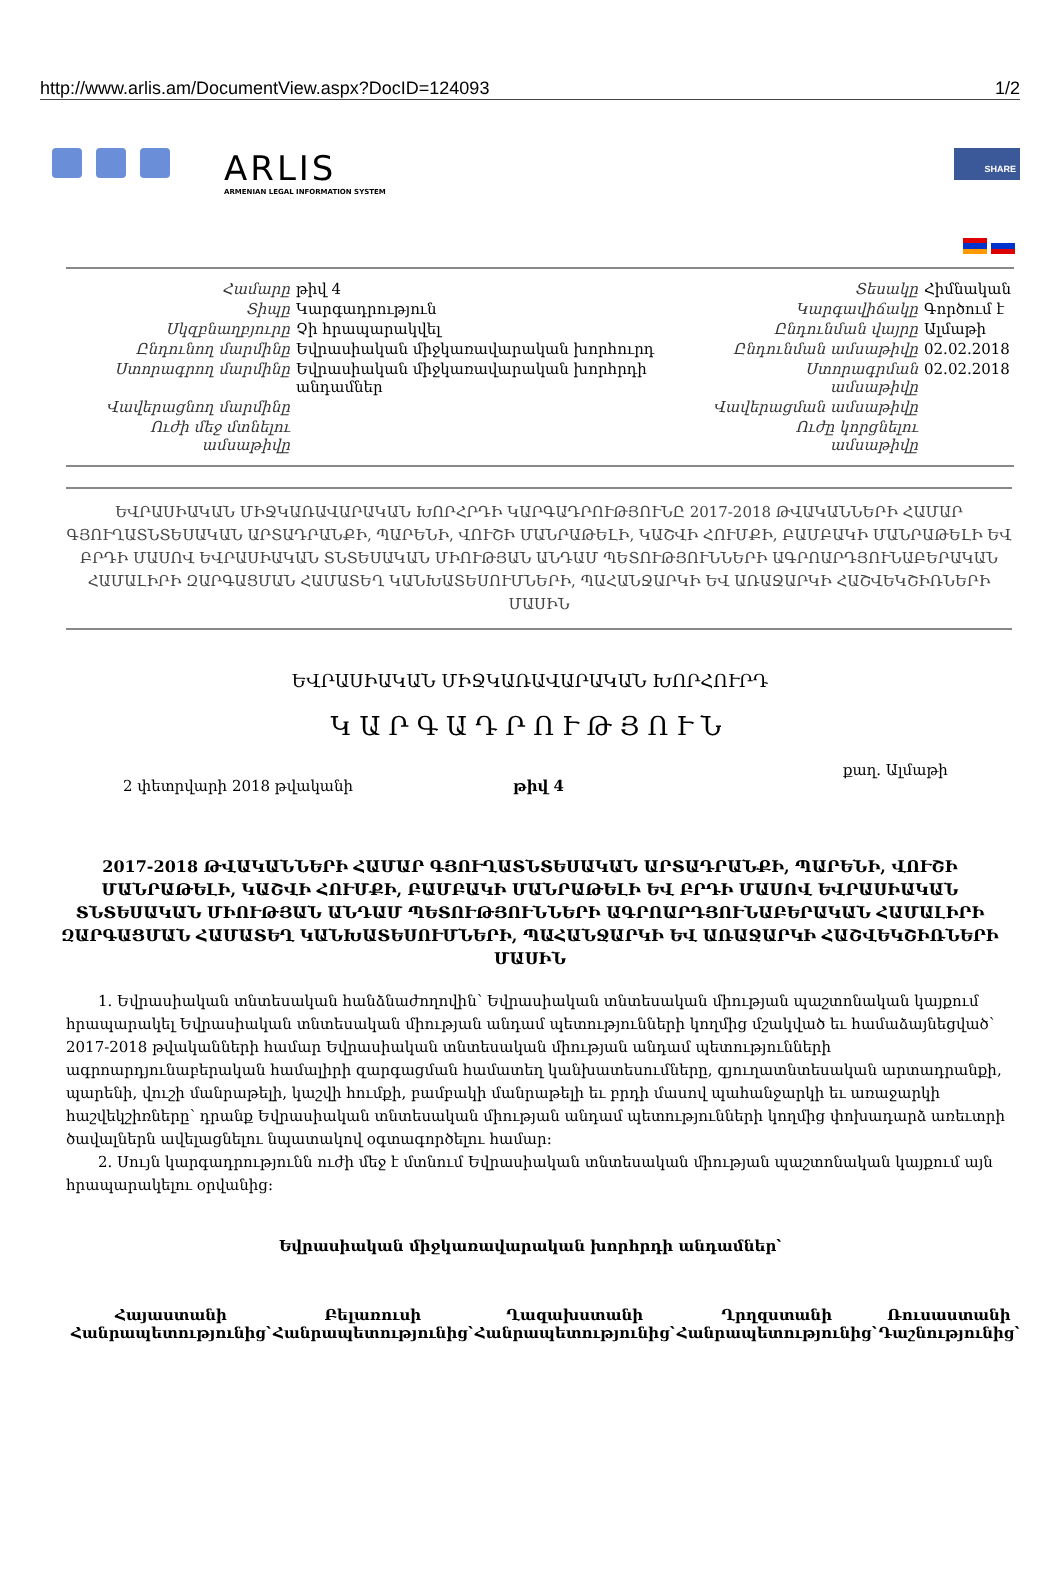http://www.arlis.am/DocumentView.aspx?DocID=124093 1/2
ARLIS
ARMENIAN LEGAL INFORMATION SYSTEM
SHARE
| Համարը | թիվ 4 | Տեսակը | Հիմնական |
| Տիպը | Կարգադրություն | Կարգավիճակը | Գործում է |
| Սկզբնաղբյուրը | Չի հրապարակվել | Ընդունման վայրը | Ալմաթի |
| Ընդունող մարմինը | Եվրասիական միջկառավարական խորհուրդ | Ընդունման ամսաթիվը | 02.02.2018 |
| Ստորագրող մարմինը | Եվրասիական միջկառավարական խորհրդի անդամներ | Ստորագրման ամսաթիվը | 02.02.2018 |
| Վավերացնող մարմինը | | Վավերացման ամսաթիվը | |
| Ուժի մեջ մտնելու ամսաթիվը | | Ուժը կորցնելու ամսաթիվը | |
ԵՎՐԱՍԻԱԿԱՆ ՄԻՋԿԱՌԱՎԱՐԱԿԱՆ ԽՈՐՀՐԴԻ ԿԱՐԳԱԴՐՈՒԹՅՈՒՆԸ 2017-2018 ԹՎԱԿԱՆՆԵՐԻ ՀԱՄԱՐ ԳՅՈՒՂԱՏՆՏԵՍԱԿԱՆ ԱՐՏԱԴՐԱՆՔԻ, ՊԱՐԵՆԻ, ՎՈՒՇԻ ՄԱՆՐԱԹԵԼԻ, ԿԱՇՎԻ ՀՈՒՄՔԻ, ԲԱՄԲԱԿԻ ՄԱՆՐԱԹԵԼԻ ԵՎ ԲՐԴԻ ՄԱՍՈՎ ԵՎՐԱՍԻԱԿԱՆ ՏՆՏԵՍԱԿԱՆ ՄԻՈՒԹՅԱՆ ԱՆԴԱՄ ՊԵՏՈՒԹՅՈՒՆՆԵՐԻ ԱԳՐՈԱՐԴՅՈՒՆԱԲԵՐԱԿԱՆ ՀԱՄԱԼԻՐԻ ԶԱՐԳԱՑՄԱՆ ՀԱՄԱՏԵՂ ԿԱՆԽԱՏԵՍՈՒՄՆԵՐԻ, ՊԱՀԱՆՋԱՐԿԻ ԵՎ ԱՌԱՋԱՐԿԻ ՀԱՇՎԵԿՇԻՌՆԵՐԻ ՄԱՍԻՆ
ԵՎՐԱՍԻԱԿԱՆ ՄԻՋԿԱՌԱՎԱՐԱԿԱՆ ԽՈՐՀՈՒՐԴ
ԿԱՐԳԱԴՐՈՒԹՅՈՒՆ
2 փետրվարի 2018 թվականի թիվ 4 քաղ. Ալմաթի
2017-2018 ԹՎԱԿԱՆՆԵՐԻ ՀԱՄԱՐ ԳՅՈՒՂԱՏՆՏԵՍԱԿԱՆ ԱՐՏԱԴՐԱՆՔԻ, ՊԱՐԵՆԻ, ՎՈՒՇԻ ՄԱՆՐԱԹԵԼԻ, ԿԱՇՎԻ ՀՈՒՄՔԻ, ԲԱՄԲԱԿԻ ՄԱՆՐԱԹԵԼԻ ԵՎ ԲՐԴԻ ՄԱՍՈՎ ԵՎՐԱՍԻԱԿԱՆ ՏՆՏԵՍԱԿԱՆ ՄԻՈՒԹՅԱՆ ԱՆԴԱՄ ՊԵՏՈՒԹՅՈՒՆՆԵՐԻ ԱԳՐՈԱՐԴՅՈՒՆԱԲԵՐԱԿԱՆ ՀԱՄԱԼԻՐԻ ԶԱՐԳԱՑՄԱՆ ՀԱՄԱՏԵՂ ԿԱՆԽԱՏԵՍՈՒՄՆԵՐԻ, ՊԱՀԱՆՋԱՐԿԻ ԵՎ ԱՌԱՋԱՐԿԻ ՀԱՇՎԵԿՇԻՌՆԵՐԻ ՄԱՍԻՆ
1. Եվրասիական տնտեսական հանձնաժողովին՝ Եվրասիական տնտեսական միության պաշտոնական կայքում հրապարակել Եվրասիական տնտեսական միության անդամ պետությունների կողմից մշակված եւ համաձայնեցված՝ 2017-2018 թվականների համար Եվրասիական տնտեսական միության անդամ պետությունների ագրոարդյունաբերական համալիրի զարգացման համատեղ կանխատեսումները, գյուղատնտեսական արտադրանքի, պարենի, վուշի մանրաթելի, կաշվի հումքի, բամբակի մանրաթելի եւ բրդի մասով պահանջարկի եւ առաջարկի հաշվեկշիռները՝ դրանք Եվրասիական տնտեսական միության անդամ պետությունների կողմից փոխադարձ առեւտրի ծավալներն ավելացնելու նպատակով օգտագործելու համար:
2. Սույն կարգադրությունն ուժի մեջ է մտնում Եվրասիական տնտեսական միության պաշտոնական կայքում այն հրապարակելու օրվանից:
Եվրասիական միջկառավարական խորհրդի անդամներ՝
| Հայաստանի Հանրապետությունից՝ | Բելառուսի Հանրապետությունից՝ | Ղազախստանի Հանրապետությունից՝ | Ղրղզստանի Հանրապետությունից՝ | Ռուսաստանի Դաշնությունից՝ |